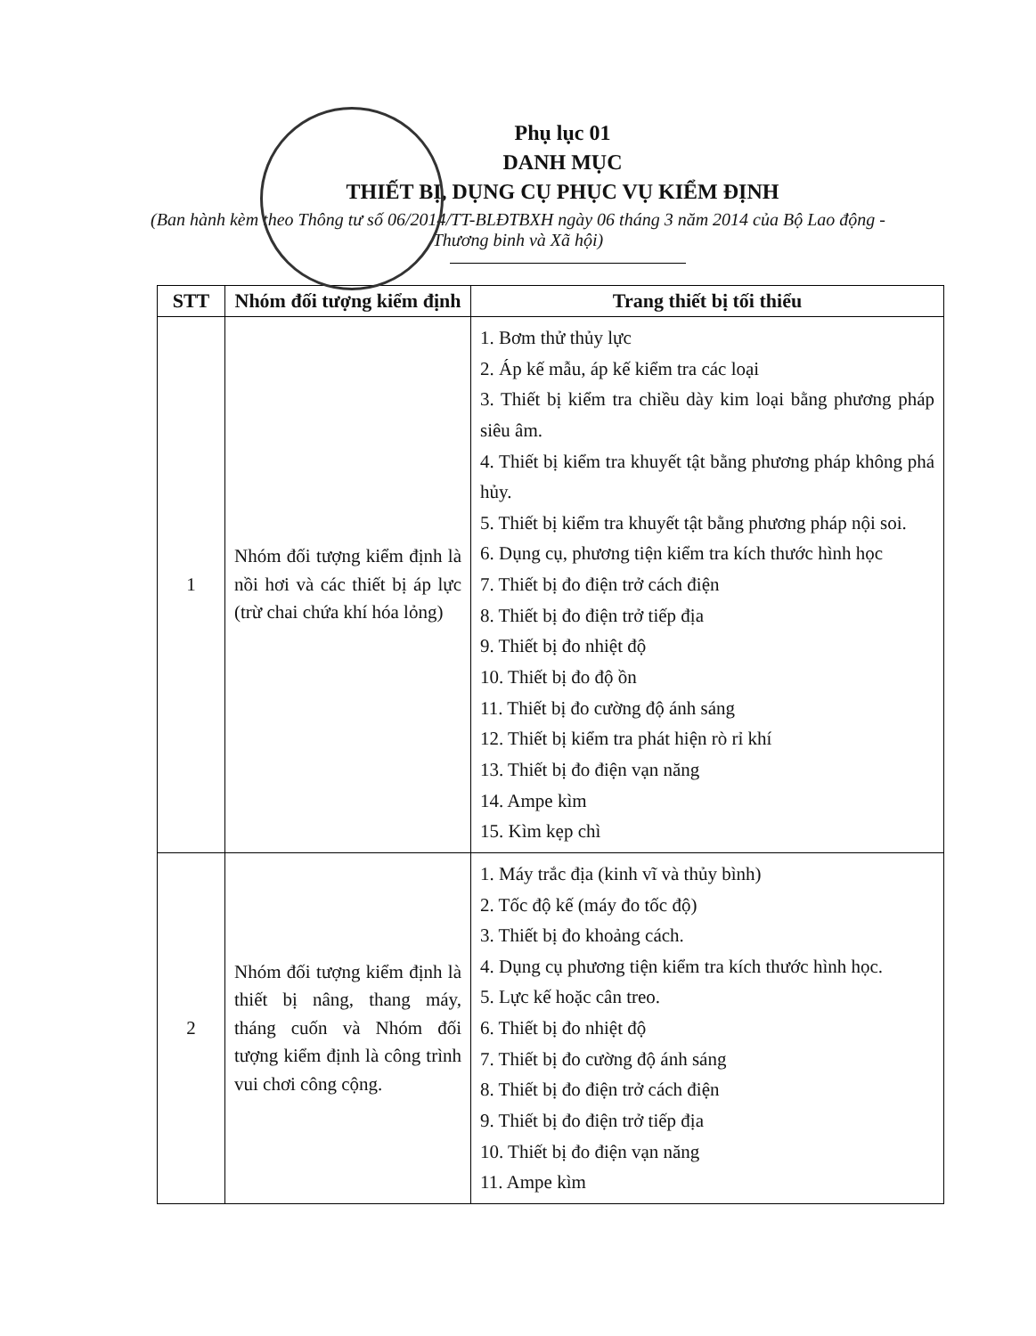Phụ lục 01
DANH MỤC
THIẾT BỊ, DỤNG CỤ PHỤC VỤ KIỂM ĐỊNH
(Ban hành kèm theo Thông tư số 06/2014/TT-BLĐTBXH ngày 06 tháng 3 năm 2014 của Bộ Lao động - Thương binh và Xã hội)
| STT | Nhóm đối tượng kiểm định | Trang thiết bị tối thiểu |
| --- | --- | --- |
| 1 | Nhóm đối tượng kiểm định là nồi hơi và các thiết bị áp lực (trừ chai chứa khí hóa lỏng) | 1. Bơm thử thủy lực 2. Áp kế mẫu, áp kế kiểm tra các loại 3. Thiết bị kiểm tra chiều dày kim loại bằng phương pháp siêu âm. 4. Thiết bị kiểm tra khuyết tật bằng phương pháp không phá hủy. 5. Thiết bị kiểm tra khuyết tật bằng phương pháp nội soi. 6. Dụng cụ, phương tiện kiểm tra kích thước hình học 7. Thiết bị đo điện trở cách điện 8. Thiết bị đo điện trở tiếp địa 9. Thiết bị đo nhiệt độ 10. Thiết bị đo độ ồn 11. Thiết bị đo cường độ ánh sáng 12. Thiết bị kiểm tra phát hiện rò rỉ khí 13. Thiết bị đo điện vạn năng 14. Ampe kìm 15. Kìm kẹp chì |
| 2 | Nhóm đối tượng kiểm định là thiết bị nâng, thang máy, tháng cuốn và Nhóm đối tượng kiểm định là công trình vui chơi công cộng. | 1. Máy trắc địa (kinh vĩ và thủy bình) 2. Tốc độ kế (máy đo tốc độ) 3. Thiết bị đo khoảng cách. 4. Dụng cụ phương tiện kiểm tra kích thước hình học. 5. Lực kế hoặc cân treo. 6. Thiết bị đo nhiệt độ 7. Thiết bị đo cường độ ánh sáng 8. Thiết bị đo điện trở cách điện 9. Thiết bị đo điện trở tiếp địa 10. Thiết bị đo điện vạn năng 11. Ampe kìm |